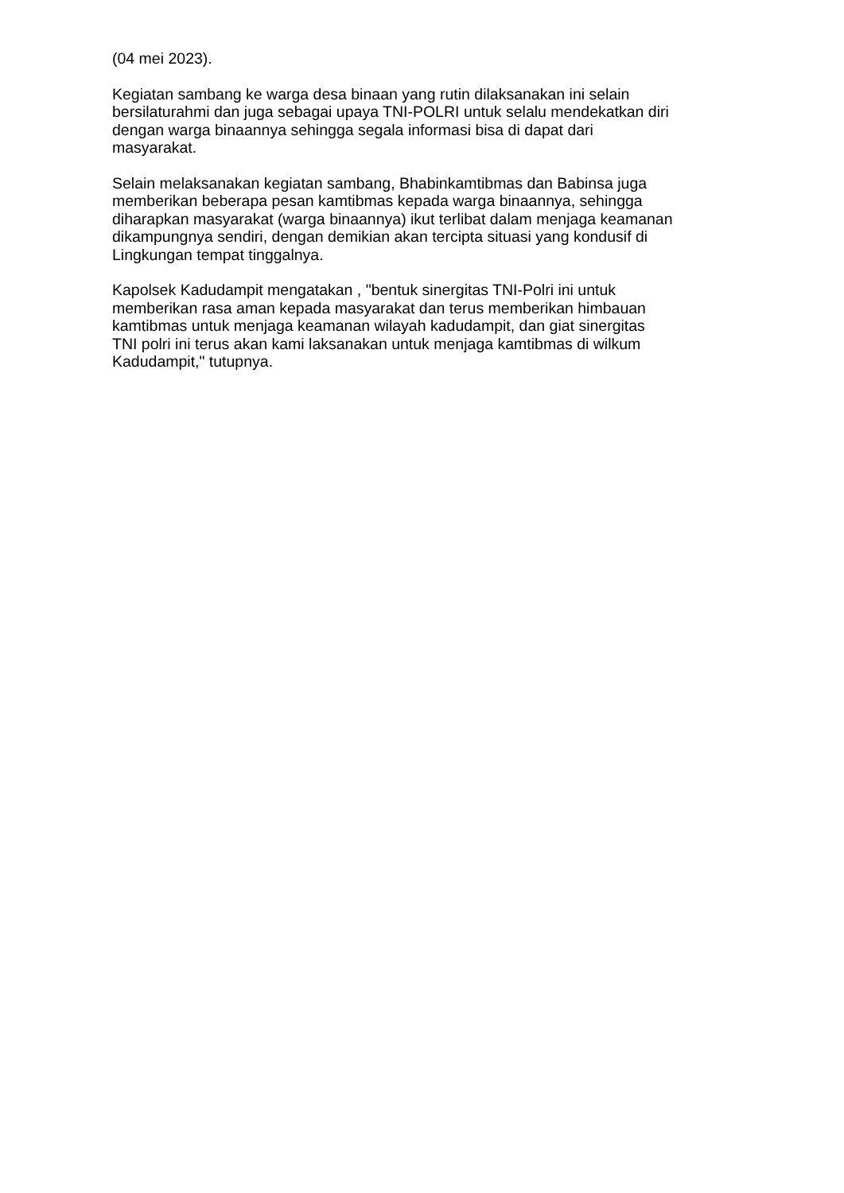(04 mei 2023).
Kegiatan sambang ke warga desa binaan yang rutin dilaksanakan ini selain
bersilaturahmi dan juga sebagai upaya TNI-POLRI untuk selalu mendekatkan diri
dengan warga binaannya sehingga segala informasi bisa di dapat dari
masyarakat.
Selain melaksanakan kegiatan sambang, Bhabinkamtibmas dan Babinsa juga
memberikan beberapa pesan kamtibmas kepada warga binaannya, sehingga
diharapkan masyarakat (warga binaannya) ikut terlibat dalam menjaga keamanan
dikampungnya sendiri, dengan demikian akan tercipta situasi yang kondusif di
Lingkungan tempat tinggalnya.
Kapolsek Kadudampit mengatakan , "bentuk sinergitas TNI-Polri ini untuk
memberikan rasa aman kepada masyarakat dan terus memberikan himbauan
kamtibmas untuk menjaga keamanan wilayah kadudampit, dan giat sinergitas
TNI polri ini terus akan kami laksanakan untuk menjaga kamtibmas di wilkum
Kadudampit," tutupnya.